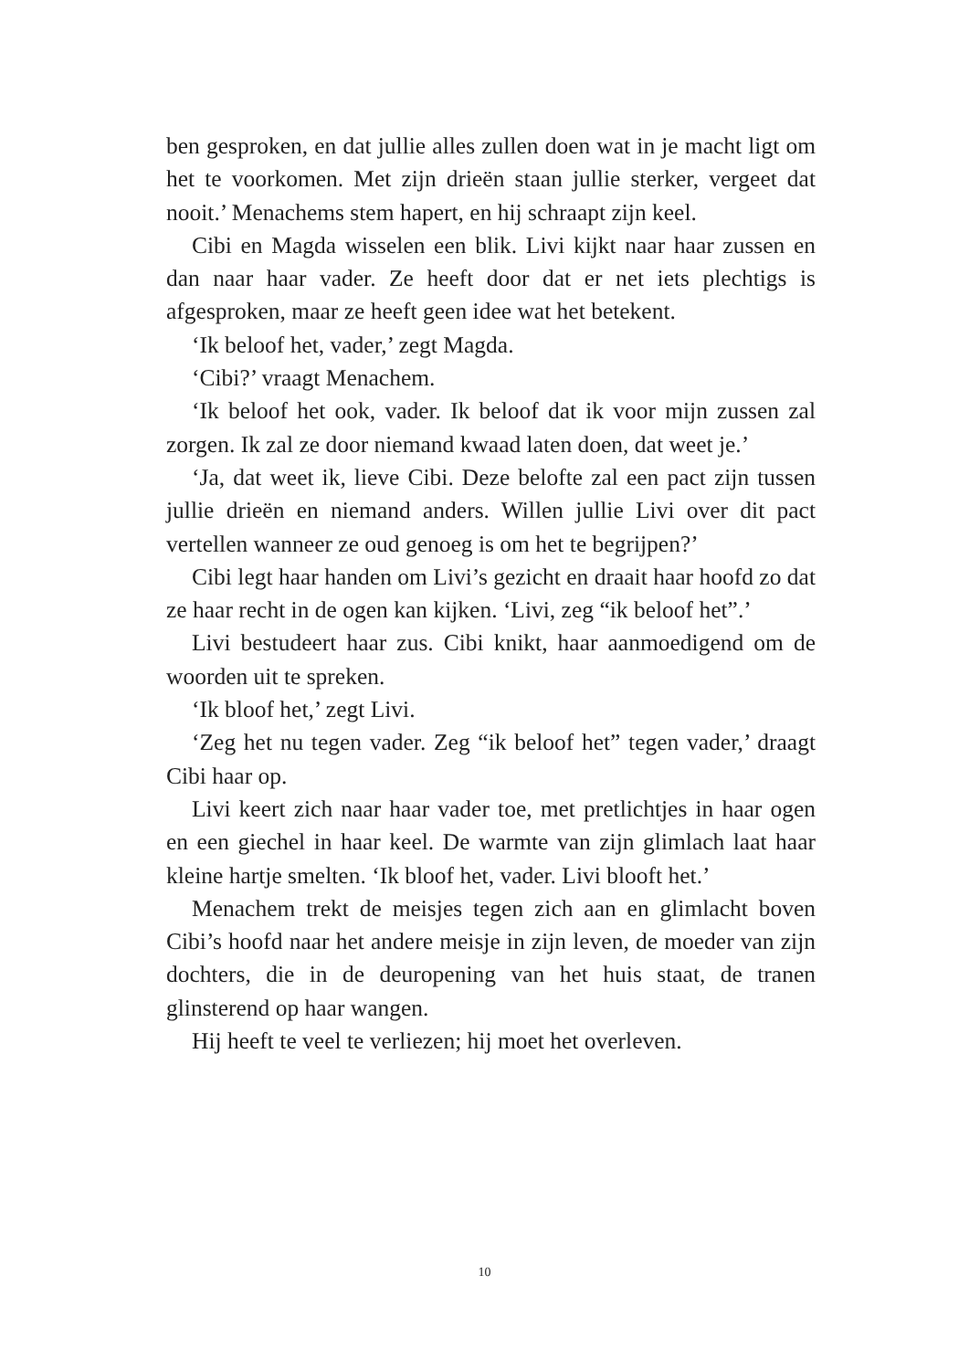ben gesproken, en dat jullie alles zullen doen wat in je macht ligt om het te voorkomen. Met zijn drieën staan jullie sterker, vergeet dat nooit.’ Menachems stem hapert, en hij schraapt zijn keel.
Cibi en Magda wisselen een blik. Livi kijkt naar haar zussen en dan naar haar vader. Ze heeft door dat er net iets plechtigs is afgesproken, maar ze heeft geen idee wat het betekent.
‘Ik beloof het, vader,’ zegt Magda.
‘Cibi?’ vraagt Menachem.
‘Ik beloof het ook, vader. Ik beloof dat ik voor mijn zussen zal zorgen. Ik zal ze door niemand kwaad laten doen, dat weet je.’
‘Ja, dat weet ik, lieve Cibi. Deze belofte zal een pact zijn tussen jullie drieën en niemand anders. Willen jullie Livi over dit pact vertellen wanneer ze oud genoeg is om het te begrijpen?’
Cibi legt haar handen om Livi’s gezicht en draait haar hoofd zo dat ze haar recht in de ogen kan kijken. ‘Livi, zeg “ik beloof het”.’
Livi bestudeert haar zus. Cibi knikt, haar aanmoedigend om de woorden uit te spreken.
‘Ik bloof het,’ zegt Livi.
‘Zeg het nu tegen vader. Zeg “ik beloof het” tegen vader,’ draagt Cibi haar op.
Livi keert zich naar haar vader toe, met pretlichtjes in haar ogen en een giechel in haar keel. De warmte van zijn glimlach laat haar kleine hartje smelten. ‘Ik bloof het, vader. Livi blooft het.’
Menachem trekt de meisjes tegen zich aan en glimlacht boven Cibi’s hoofd naar het andere meisje in zijn leven, de moeder van zijn dochters, die in de deuropening van het huis staat, de tranen glinsterend op haar wangen.
Hij heeft te veel te verliezen; hij moet het overleven.
10